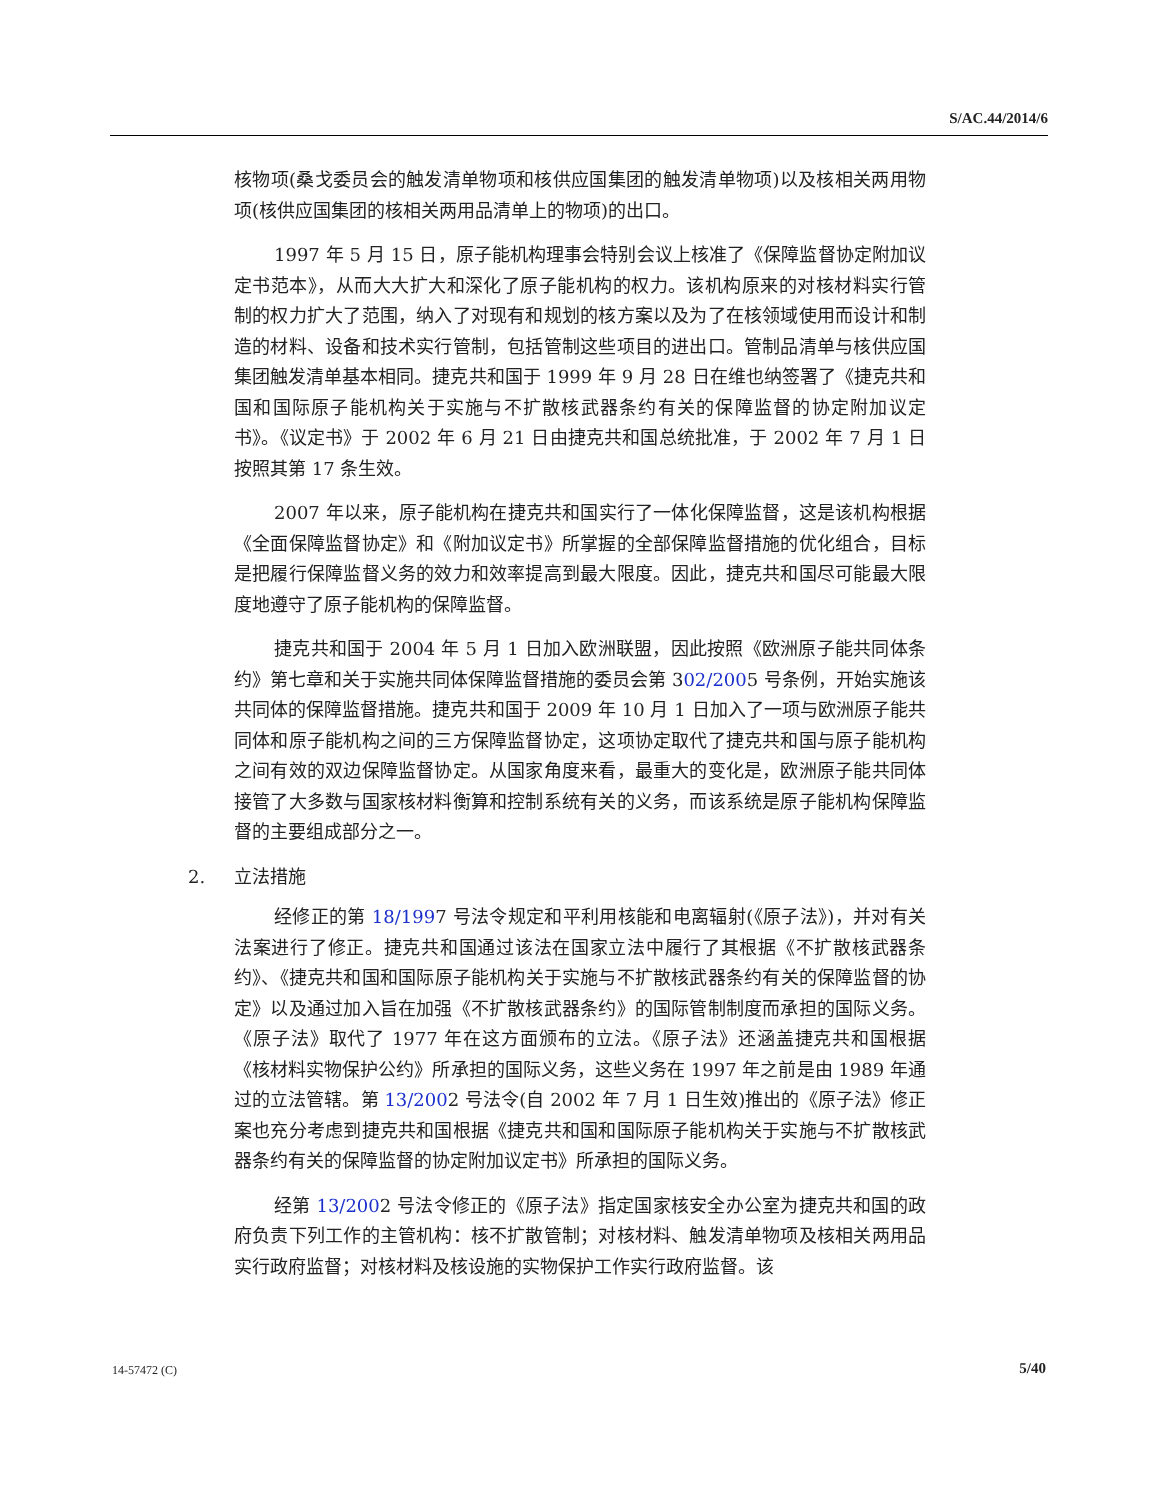S/AC.44/2014/6
核物项(桑戈委员会的触发清单物项和核供应国集团的触发清单物项)以及核相关两用物项(核供应国集团的核相关两用品清单上的物项)的出口。
1997 年 5 月 15 日，原子能机构理事会特别会议上核准了《保障监督协定附加议定书范本》，从而大大扩大和深化了原子能机构的权力。该机构原来的对核材料实行管制的权力扩大了范围，纳入了对现有和规划的核方案以及为了在核领域使用而设计和制造的材料、设备和技术实行管制，包括管制这些项目的进出口。管制品清单与核供应国集团触发清单基本相同。捷克共和国于 1999 年 9 月 28 日在维也纳签署了《捷克共和国和国际原子能机构关于实施与不扩散核武器条约有关的保障监督的协定附加议定书》。《议定书》于 2002 年 6 月 21 日由捷克共和国总统批准，于 2002 年 7 月 1 日按照其第 17 条生效。
2007 年以来，原子能机构在捷克共和国实行了一体化保障监督，这是该机构根据《全面保障监督协定》和《附加议定书》所掌握的全部保障监督措施的优化组合，目标是把履行保障监督义务的效力和效率提高到最大限度。因此，捷克共和国尽可能最大限度地遵守了原子能机构的保障监督。
捷克共和国于 2004 年 5 月 1 日加入欧洲联盟，因此按照《欧洲原子能共同体条约》第七章和关于实施共同体保障监督措施的委员会第 302/2005 号条例，开始实施该共同体的保障监督措施。捷克共和国于 2009 年 10 月 1 日加入了一项与欧洲原子能共同体和原子能机构之间的三方保障监督协定，这项协定取代了捷克共和国与原子能机构之间有效的双边保障监督协定。从国家角度来看，最重大的变化是，欧洲原子能共同体接管了大多数与国家核材料衡算和控制系统有关的义务，而该系统是原子能机构保障监督的主要组成部分之一。
2. 立法措施
经修正的第 18/1997 号法令规定和平利用核能和电离辐射(《原子法》)，并对有关法案进行了修正。捷克共和国通过该法在国家立法中履行了其根据《不扩散核武器条约》、《捷克共和国和国际原子能机构关于实施与不扩散核武器条约有关的保障监督的协定》以及通过加入旨在加强《不扩散核武器条约》的国际管制制度而承担的国际义务。《原子法》取代了 1977 年在这方面颁布的立法。《原子法》还涵盖捷克共和国根据《核材料实物保护公约》所承担的国际义务，这些义务在 1997 年之前是由 1989 年通过的立法管辖。第 13/2002 号法令(自 2002 年 7 月 1 日生效)推出的《原子法》修正案也充分考虑到捷克共和国根据《捷克共和国和国际原子能机构关于实施与不扩散核武器条约有关的保障监督的协定附加议定书》所承担的国际义务。
经第 13/2002 号法令修正的《原子法》指定国家核安全办公室为捷克共和国的政府负责下列工作的主管机构：核不扩散管制；对核材料、触发清单物项及核相关两用品实行政府监督；对核材料及核设施的实物保护工作实行政府监督。该
14-57472 (C) 5/40